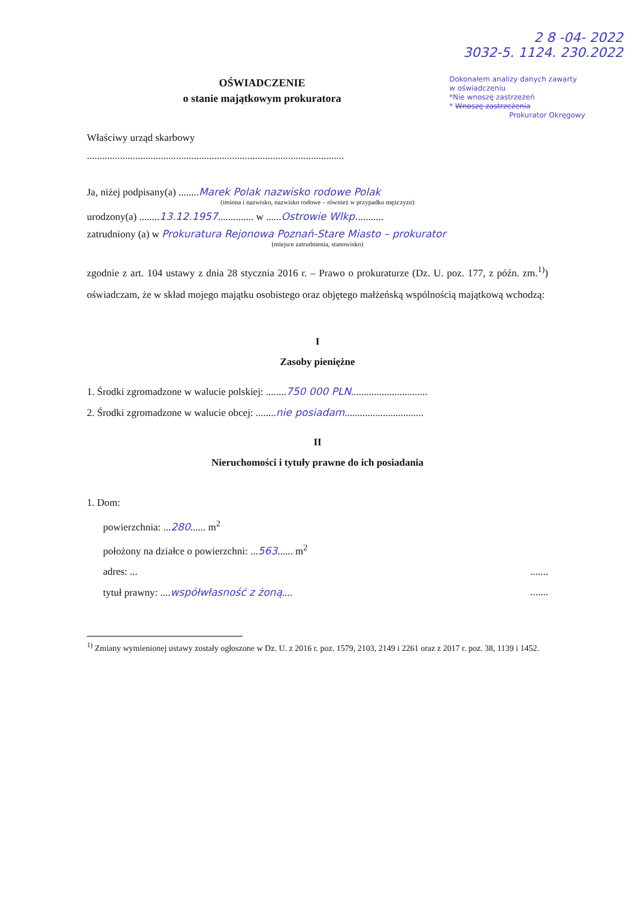2 8 -04- 2022
3032-5. 1124. 230.2022
OŚWIADCZENIE
o stanie majątkowym prokuratora
Dokonałem analizy danych zawarty
w oświadczeniu
*Nie wnoszę zastrzeżeń
* Wnoszę zastrzeżenia
Prokurator Okręgowy
Właściwy urząd skarbowy
.....................................................................................................
Ja, niżej podpisany(a) ........Marek Polak nazwisko rodowe Polak
(imiona i nazwisko, nazwisko rodowe – również w przypadku mężczyzn)
urodzony(a) ........13.12.1957.............. w ......Ostrowie Wlkp...........
zatrudniony (a) w Prokuratura Rejonowa Poznań-Stare Miasto – prokurator
(miejsce zatrudnienia, stanowisko)
zgodnie z art. 104 ustawy z dnia 28 stycznia 2016 r. – Prawo o prokuraturze (Dz. U. poz. 177, z późn. zm.<sup>1)</sup>) oświadczam, że w skład mojego majątku osobistego oraz objętego małżeńską wspólnością majątkową wchodzą:
I
Zasoby pieniężne
1. Środki zgromadzone w walucie polskiej: ........750 000 PLN..............................
2. Środki zgromadzone w walucie obcej: ........nie posiadam...............................
II
Nieruchomości i tytuły prawne do ich posiadania
1. Dom:
powierzchnia: ...280...... m<sup>2</sup>
położony na działce o powierzchni: ...563...... m<sup>2</sup>
adres: ..........
tytuł prawny: ....współwłasność z żoną...........
<sup>1)</sup> Zmiany wymienionej ustawy zostały ogłoszone w Dz. U. z 2016 r. poz. 1579, 2103, 2149 i 2261 oraz z 2017 r. poz. 38, 1139 i 1452.